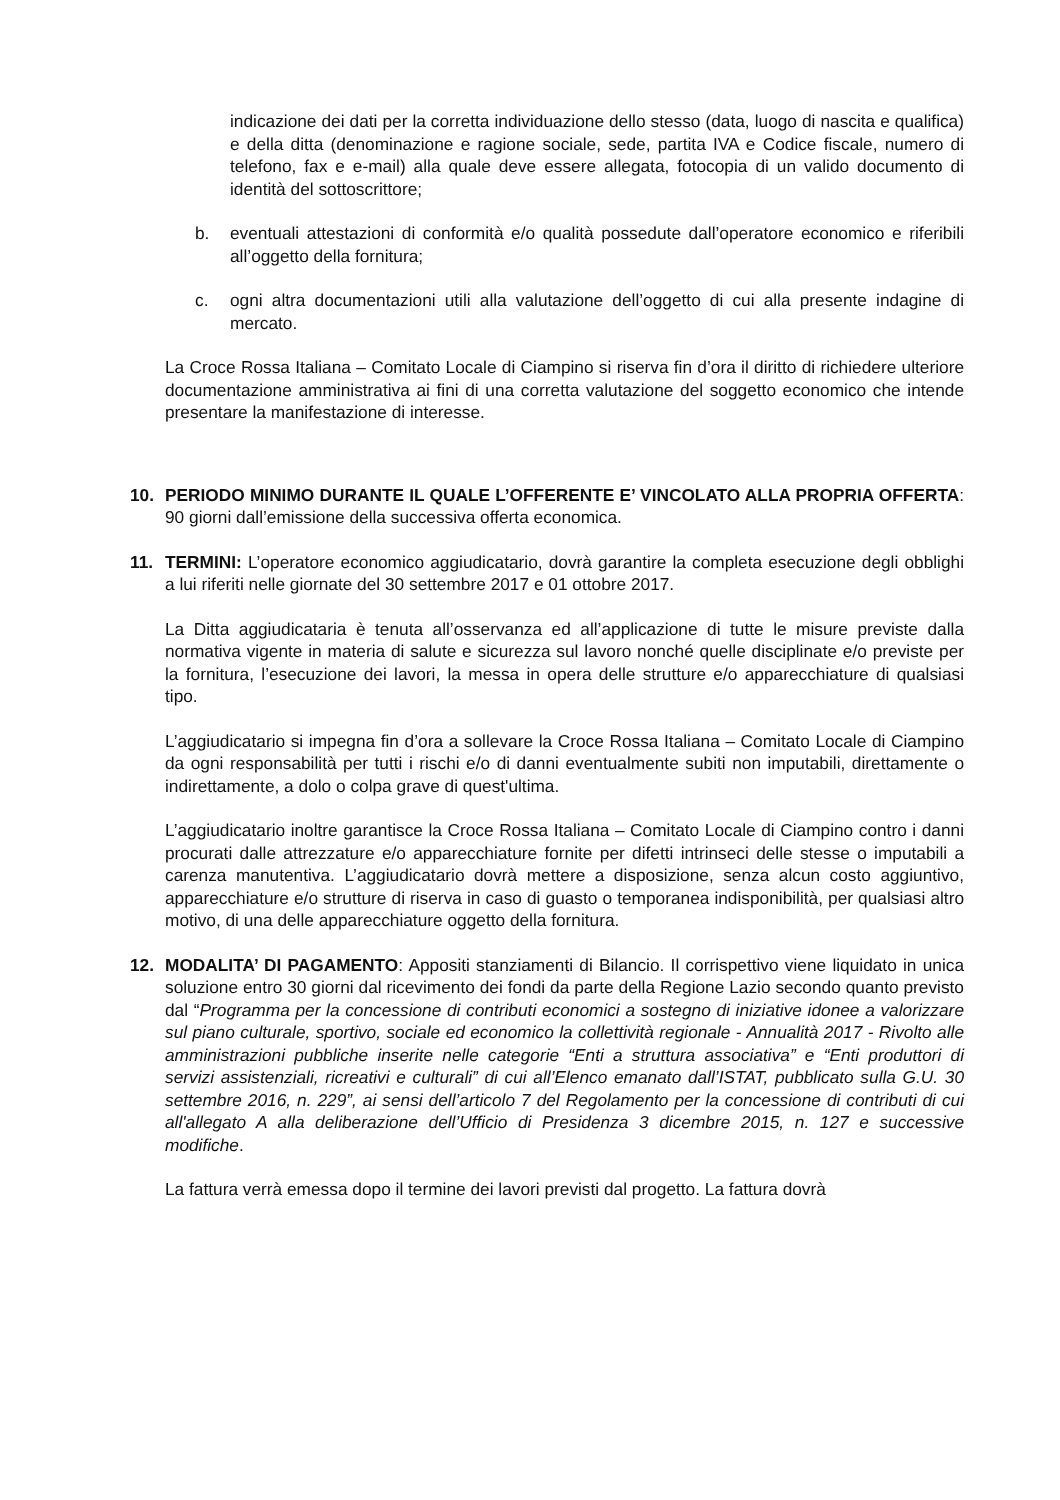indicazione dei dati per la corretta individuazione dello stesso (data, luogo di nascita e qualifica) e della ditta (denominazione e ragione sociale, sede, partita IVA e Codice fiscale, numero di telefono, fax e e-mail) alla quale deve essere allegata, fotocopia di un valido documento di identità del sottoscrittore;
b. eventuali attestazioni di conformità e/o qualità possedute dall’operatore economico e riferibili all’oggetto della fornitura;
c. ogni altra documentazioni utili alla valutazione dell’oggetto di cui alla presente indagine di mercato.
La Croce Rossa Italiana – Comitato Locale di Ciampino si riserva fin d’ora il diritto di richiedere ulteriore documentazione amministrativa ai fini di una corretta valutazione del soggetto economico che intende presentare la manifestazione di interesse.
10. PERIODO MINIMO DURANTE IL QUALE L’OFFERENTE E’ VINCOLATO ALLA PROPRIA OFFERTA: 90 giorni dall’emissione della successiva offerta economica.
11. TERMINI: L’operatore economico aggiudicatario, dovrà garantire la completa esecuzione degli obblighi a lui riferiti nelle giornate del 30 settembre 2017 e 01 ottobre 2017.
La Ditta aggiudicataria è tenuta all’osservanza ed all’applicazione di tutte le misure previste dalla normativa vigente in materia di salute e sicurezza sul lavoro nonché quelle disciplinate e/o previste per la fornitura, l’esecuzione dei lavori, la messa in opera delle strutture e/o apparecchiature di qualsiasi tipo.
L’aggiudicatario si impegna fin d’ora a sollevare la Croce Rossa Italiana – Comitato Locale di Ciampino da ogni responsabilità per tutti i rischi e/o di danni eventualmente subiti non imputabili, direttamente o indirettamente, a dolo o colpa grave di quest'ultima.
L’aggiudicatario inoltre garantisce la Croce Rossa Italiana – Comitato Locale di Ciampino contro i danni procurati dalle attrezzature e/o apparecchiature fornite per difetti intrinseci delle stesse o imputabili a carenza manutentiva. L’aggiudicatario dovrà mettere a disposizione, senza alcun costo aggiuntivo, apparecchiature e/o strutture di riserva in caso di guasto o temporanea indisponibilità, per qualsiasi altro motivo, di una delle apparecchiature oggetto della fornitura.
12. MODALITA’ DI PAGAMENTO: Appositi stanziamenti di Bilancio. Il corrispettivo viene liquidato in unica soluzione entro 30 giorni dal ricevimento dei fondi da parte della Regione Lazio secondo quanto previsto dal “Programma per la concessione di contributi economici a sostegno di iniziative idonee a valorizzare sul piano culturale, sportivo, sociale ed economico la collettività regionale - Annualità 2017 - Rivolto alle amministrazioni pubbliche inserite nelle categorie “Enti a struttura associativa” e “Enti produttori di servizi assistenziali, ricreativi e culturali” di cui all’Elenco emanato dall’ISTAT, pubblicato sulla G.U. 30 settembre 2016, n. 229”, ai sensi dell’articolo 7 del Regolamento per la concessione di contributi di cui all'allegato A alla deliberazione dell’Ufficio di Presidenza 3 dicembre 2015, n. 127 e successive modifiche.
La fattura verrà emessa dopo il termine dei lavori previsti dal progetto. La fattura dovrà